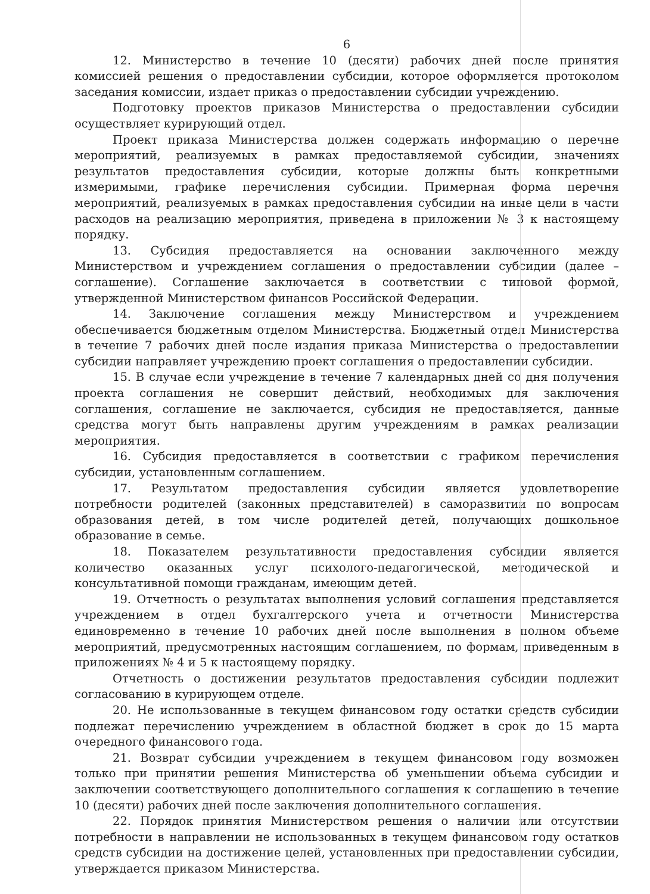6
12. Министерство в течение 10 (десяти) рабочих дней после принятия комиссией решения о предоставлении субсидии, которое оформляется протоколом заседания комиссии, издает приказ о предоставлении субсидии учреждению.
Подготовку проектов приказов Министерства о предоставлении субсидии осуществляет курирующий отдел.
Проект приказа Министерства должен содержать информацию о перечне мероприятий, реализуемых в рамках предоставляемой субсидии, значениях результатов предоставления субсидии, которые должны быть конкретными измеримыми, графике перечисления субсидии. Примерная форма перечня мероприятий, реализуемых в рамках предоставления субсидии на иные цели в части расходов на реализацию мероприятия, приведена в приложении № 3 к настоящему порядку.
13. Субсидия предоставляется на основании заключенного между Министерством и учреждением соглашения о предоставлении субсидии (далее – соглашение). Соглашение заключается в соответствии с типовой формой, утвержденной Министерством финансов Российской Федерации.
14. Заключение соглашения между Министерством и учреждением обеспечивается бюджетным отделом Министерства. Бюджетный отдел Министерства в течение 7 рабочих дней после издания приказа Министерства о предоставлении субсидии направляет учреждению проект соглашения о предоставлении субсидии.
15. В случае если учреждение в течение 7 календарных дней со дня получения проекта соглашения не совершит действий, необходимых для заключения соглашения, соглашение не заключается, субсидия не предоставляется, данные средства могут быть направлены другим учреждениям в рамках реализации мероприятия.
16. Субсидия предоставляется в соответствии с графиком перечисления субсидии, установленным соглашением.
17. Результатом предоставления субсидии является удовлетворение потребности родителей (законных представителей) в саморазвитии по вопросам образования детей, в том числе родителей детей, получающих дошкольное образование в семье.
18. Показателем результативности предоставления субсидии является количество оказанных услуг психолого-педагогической, методической и консультативной помощи гражданам, имеющим детей.
19. Отчетность о результатах выполнения условий соглашения представляется учреждением в отдел бухгалтерского учета и отчетности Министерства единовременно в течение 10 рабочих дней после выполнения в полном объеме мероприятий, предусмотренных настоящим соглашением, по формам, приведенным в приложениях № 4 и 5 к настоящему порядку.
Отчетность о достижении результатов предоставления субсидии подлежит согласованию в курирующем отделе.
20. Не использованные в текущем финансовом году остатки средств субсидии подлежат перечислению учреждением в областной бюджет в срок до 15 марта очередного финансового года.
21. Возврат субсидии учреждением в текущем финансовом году возможен только при принятии решения Министерства об уменьшении объема субсидии и заключении соответствующего дополнительного соглашения к соглашению в течение 10 (десяти) рабочих дней после заключения дополнительного соглашения.
22. Порядок принятия Министерством решения о наличии или отсутствии потребности в направлении не использованных в текущем финансовом году остатков средств субсидии на достижение целей, установленных при предоставлении субсидии, утверждается приказом Министерства.